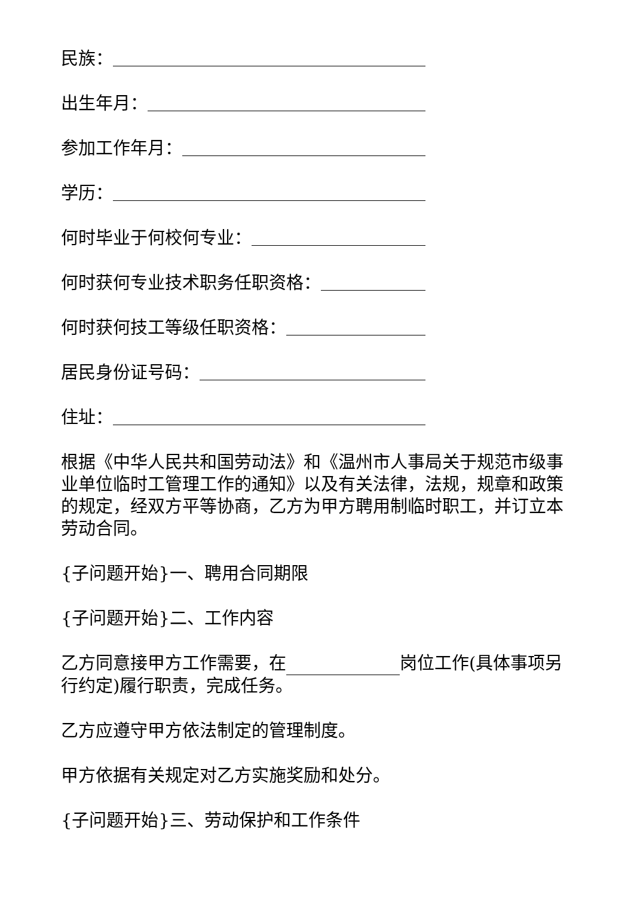民族：
出生年月：
参加工作年月：
学历：
何时毕业于何校何专业：
何时获何专业技术职务任职资格：
何时获何技工等级任职资格：
居民身份证号码：
住址：
根据《中华人民共和国劳动法》和《温州市人事局关于规范市级事业单位临时工管理工作的通知》以及有关法律，法规，规章和政策的规定，经双方平等协商，乙方为甲方聘用制临时职工，并订立本劳动合同。
{子问题开始}一、聘用合同期限
{子问题开始}二、工作内容
乙方同意接甲方工作需要，在 岗位工作(具体事项另行约定)履行职责，完成任务。
乙方应遵守甲方依法制定的管理制度。
甲方依据有关规定对乙方实施奖励和处分。
{子问题开始}三、劳动保护和工作条件